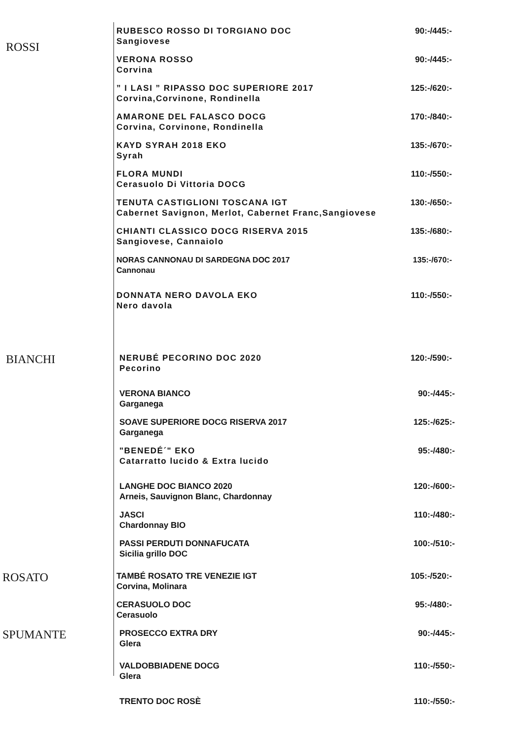ROSSI
RUBESCO ROSSO DI TORGIANO DOC
Sangiovese
90:-/445:-
VERONA ROSSO
Corvina
90:-/445:-
” I LASI ” RIPASSO DOC SUPERIORE 2017
Corvina,Corvinone, Rondinella
125:-/620:-
AMARONE DEL FALASCO DOCG
Corvina, Corvinone, Rondinella
170:-/840:-
KAYD SYRAH 2018 EKO
Syrah
135:-/670:-
FLORA MUNDI
Cerasuolo Di Vittoria DOCG
110:-/550:-
TENUTA CASTIGLIONI TOSCANA IGT
Cabernet Savignon, Merlot, Cabernet Franc,Sangiovese
130:-/650:-
CHIANTI CLASSICO DOCG RISERVA 2015
Sangiovese, Cannaiolo
135:-/680:-
NORAS CANNONAU DI SARDEGNA DOC 2017
Cannonau
135:-/670:-
DONNATA NERO DAVOLA EKO
Nero davola
110:-/550:-
BIANCHI
NERUBÉ PECORINO DOC 2020
Pecorino
120:-/590:-
VERONA BIANCO
Garganega
90:-/445:-
SOAVE SUPERIORE DOCG RISERVA 2017
Garganega
125:-/625:-
"BENEDÉ´" EKO
Catarratto lucido & Extra lucido
95:-/480:-
LANGHE DOC BIANCO 2020
Arneis, Sauvignon Blanc, Chardonnay
120:-/600:-
JASCI
Chardonnay BIO
110:-/480:-
PASSI PERDUTI DONNAFUCATA
Sicilia grillo DOC
100:-/510:-
ROSATO
TAMBÉ ROSATO TRE VENEZIE IGT
Corvina, Molinara
105:-/520:-
CERASUOLO DOC
Cerasuolo
95:-/480:-
SPUMANTE
PROSECCO EXTRA DRY
Glera
90:-/445:-
VALDOBBIADENE DOCG
Glera
110:-/550:-
TRENTO DOC ROSÈ 110:-/550:-